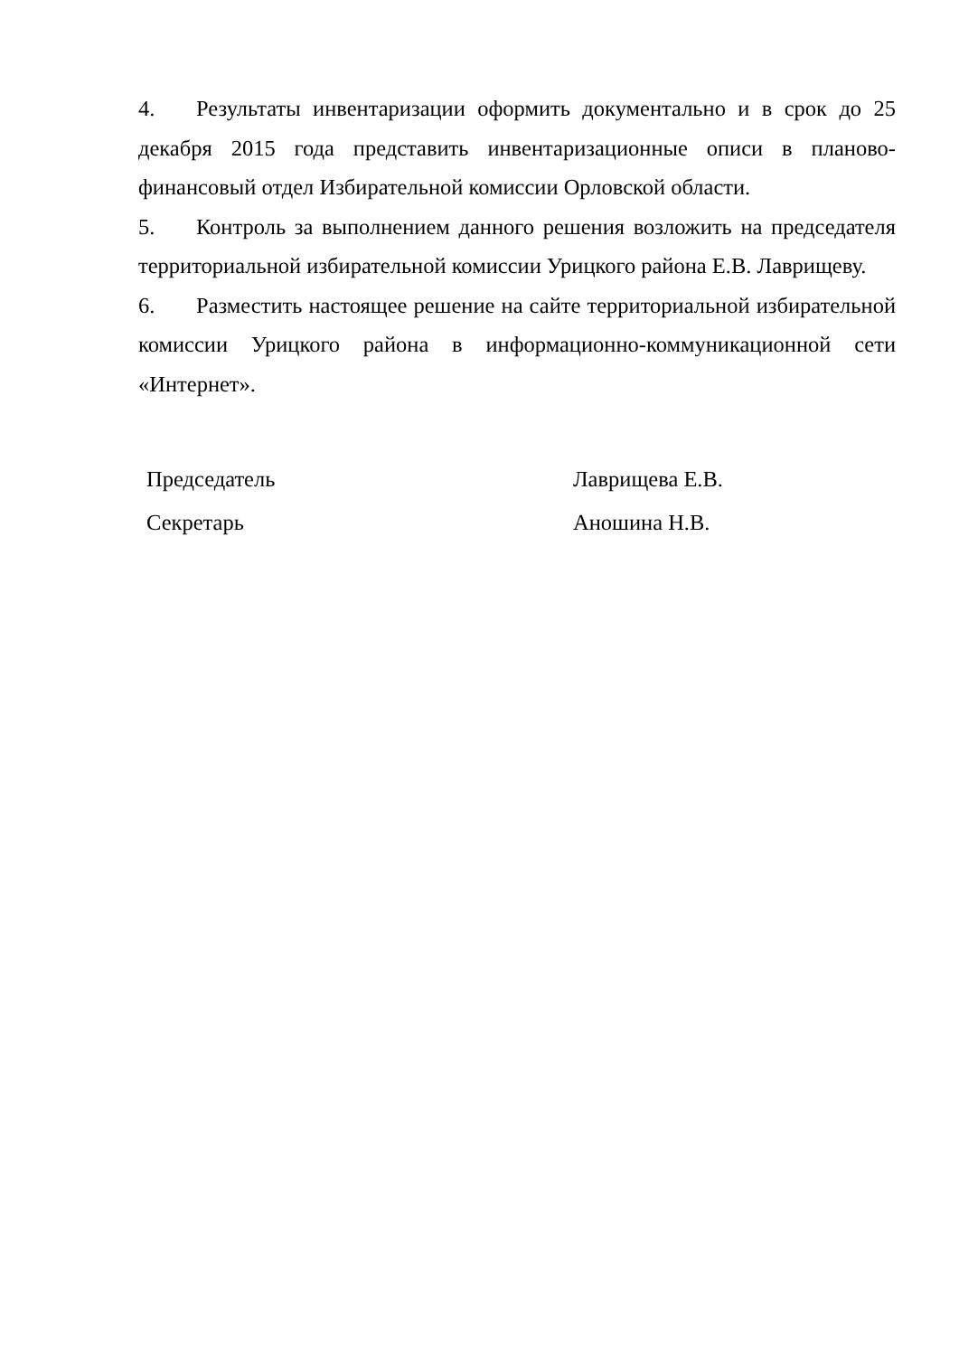4. Результаты инвентаризации оформить документально и в срок до 25 декабря 2015 года представить инвентаризационные описи в планово-финансовый отдел Избирательной комиссии Орловской области.
5. Контроль за выполнением данного решения возложить на председателя территориальной избирательной комиссии Урицкого района Е.В. Лаврищеву.
6. Разместить настоящее решение на сайте территориальной избирательной комиссии Урицкого района в информационно-коммуникационной сети «Интернет».
Председатель Лаврищева Е.В.
Секретарь Аношина Н.В.